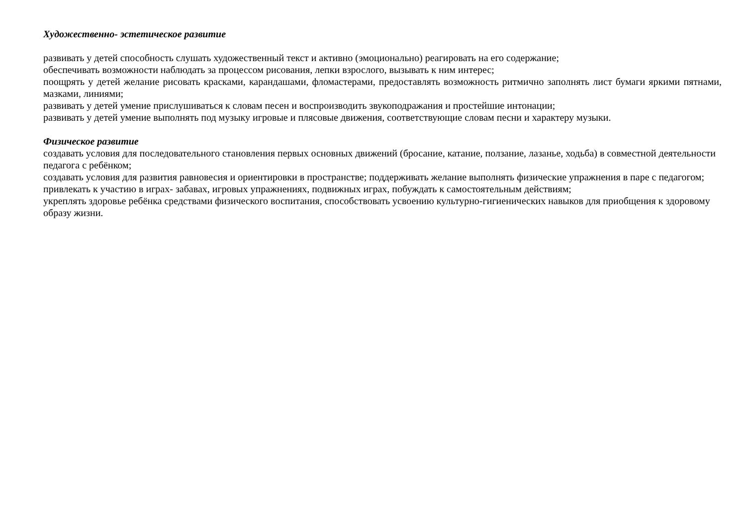Художественно- эстетическое развитие
развивать у детей способность слушать художественный текст и активно (эмоционально) реагировать на его содержание;
обеспечивать возможности наблюдать за процессом рисования, лепки взрослого, вызывать к ним интерес;
поощрять у детей желание рисовать красками, карандашами, фломастерами, предоставлять возможность ритмично заполнять лист бумаги яркими пятнами, мазками, линиями;
развивать у детей умение прислушиваться к словам песен и воспроизводить звукоподражания и простейшие интонации;
развивать у детей умение выполнять под музыку игровые и плясовые движения, соответствующие словам песни и характеру музыки.
Физическое развитие
создавать условия для последовательного становления первых основных движений (бросание, катание, ползание, лазанье, ходьба) в совместной деятельности педагога с ребёнком;
создавать условия для развития равновесия и ориентировки в пространстве; поддерживать желание выполнять физические упражнения в паре с педагогом; привлекать к участию в играх- забавах, игровых упражнениях, подвижных играх, побуждать к самостоятельным действиям;
укреплять здоровье ребёнка средствами физического воспитания, способствовать усвоению культурно-гигиенических навыков для приобщения к здоровому образу жизни.